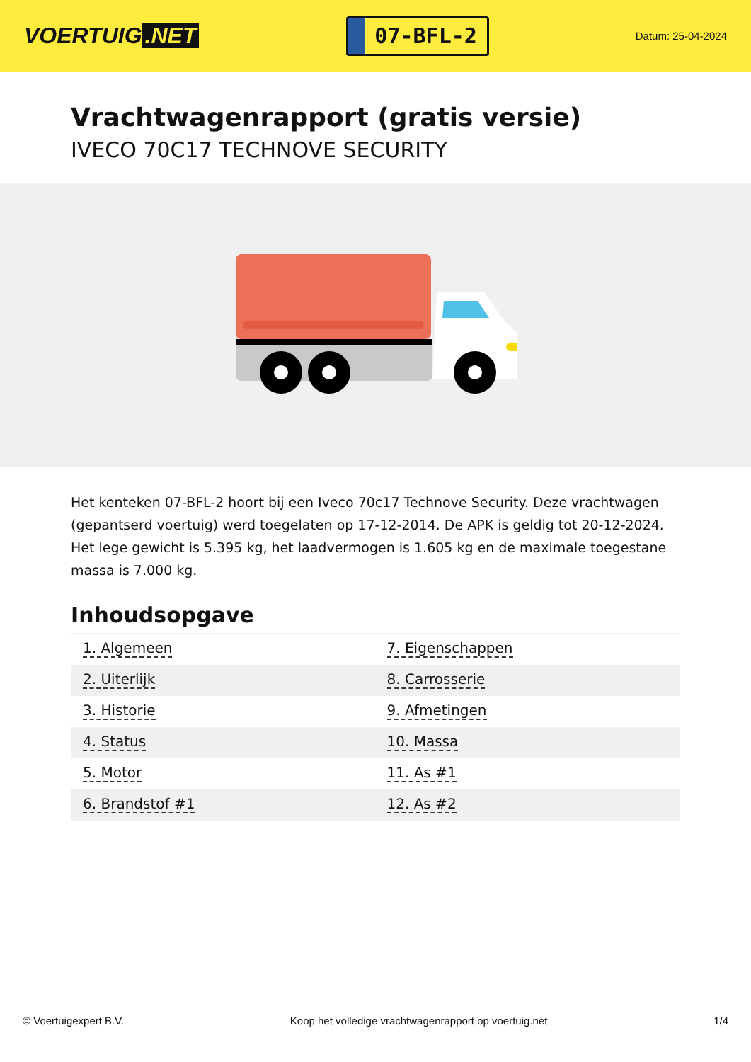VOERTUIG.NET
07-BFL-2
Datum: 25-04-2024
Vrachtwagenrapport (gratis versie)
IVECO 70C17 TECHNOVE SECURITY
Het kenteken 07-BFL-2 hoort bij een Iveco 70c17 Technove Security. Deze vrachtwagen (gepantserd voertuig) werd toegelaten op 17-12-2014. De APK is geldig tot 20-12-2024. Het lege gewicht is 5.395 kg, het laadvermogen is 1.605 kg en de maximale toegestane massa is 7.000 kg.
Inhoudsopgave
| 1. Algemeen | 7. Eigenschappen |
| 2. Uiterlijk | 8. Carrosserie |
| 3. Historie | 9. Afmetingen |
| 4. Status | 10. Massa |
| 5. Motor | 11. As #1 |
| 6. Brandstof #1 | 12. As #2 |
© Voertuigexpert B.V. Koop het volledige vrachtwagenrapport op voertuig.net 1/4